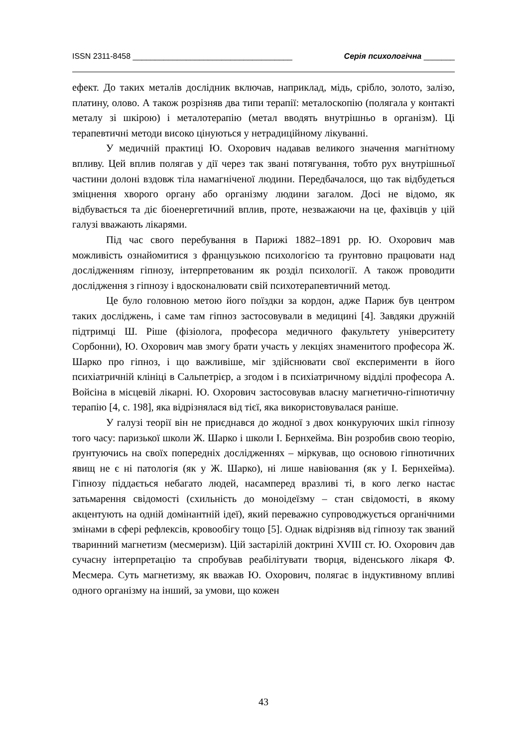ISSN 2311-8458 ____________________________________ Серія психологічна _______
ефект. До таких металів дослідник включав, наприклад, мідь, срібло, золото, залізо, платину, олово. А також розрізняв два типи терапії: металоскопію (полягала у контакті металу зі шкірою) і металотерапію (метал вводять внутрішньо в організм). Ці терапевтичні методи високо цінуються у нетрадиційному лікуванні.
У медичній практиці Ю. Охорович надавав великого значення магнітному впливу. Цей вплив полягав у дії через так звані потягування, тобто рух внутрішньої частини долоні вздовж тіла намагніченої людини. Передбачалося, що так відбудеться зміцнення хворого органу або організму людини загалом. Досі не відомо, як відбувається та діє біоенергетичний вплив, проте, незважаючи на це, фахівців у цій галузі вважають лікарями.
Під час свого перебування в Парижі 1882–1891 рр. Ю. Охорович мав можливість ознайомитися з французькою психологією та ґрунтовно працювати над дослідженням гіпнозу, інтерпретованим як розділ психології. А також проводити дослідження з гіпнозу і вдосконалювати свій психотерапевтичний метод.
Це було головною метою його поїздки за кордон, адже Париж був центром таких досліджень, і саме там гіпноз застосовували в медицині [4]. Завдяки дружній підтримці Ш. Ріше (фізіолога, професора медичного факультету університету Сорбонни), Ю. Охорович мав змогу брати участь у лекціях знаменитого професора Ж. Шарко про гіпноз, і що важливіше, міг здійснювати свої експерименти в його психіатричній клініці в Сальпетрієр, а згодом і в психіатричному відділі професора А. Войсіна в місцевій лікарні. Ю. Охорович застосовував власну магнетично-гіпнотичну терапію [4, с. 198], яка відрізнялася від тієї, яка використовувалася раніше.
У галузі теорії він не приєднався до жодної з двох конкуруючих шкіл гіпнозу того часу: паризької школи Ж. Шарко і школи І. Бернхейма. Він розробив свою теорію, ґрунтуючись на своїх попередніх дослідженнях – міркував, що основою гіпнотичних явищ не є ні патологія (як у Ж. Шарко), ні лише навіювання (як у І. Бернхейма). Гіпнозу піддається небагато людей, насамперед вразливі ті, в кого легко настає затьмарення свідомості (схильність до моноідеїзму – стан свідомості, в якому акцентують на одній домінантній ідеї), який переважно супроводжується органічними змінами в сфері рефлексів, кровообігу тощо [5]. Однак відрізняв від гіпнозу так званий тваринний магнетизм (месмеризм). Цій застарілій доктрині XVIII ст. Ю. Охорович дав сучасну інтерпретацію та спробував реабілітувати творця, віденського лікаря Ф. Месмера. Суть магнетизму, як вважав Ю. Охорович, полягає в індуктивному впливі одного організму на інший, за умови, що кожен
43